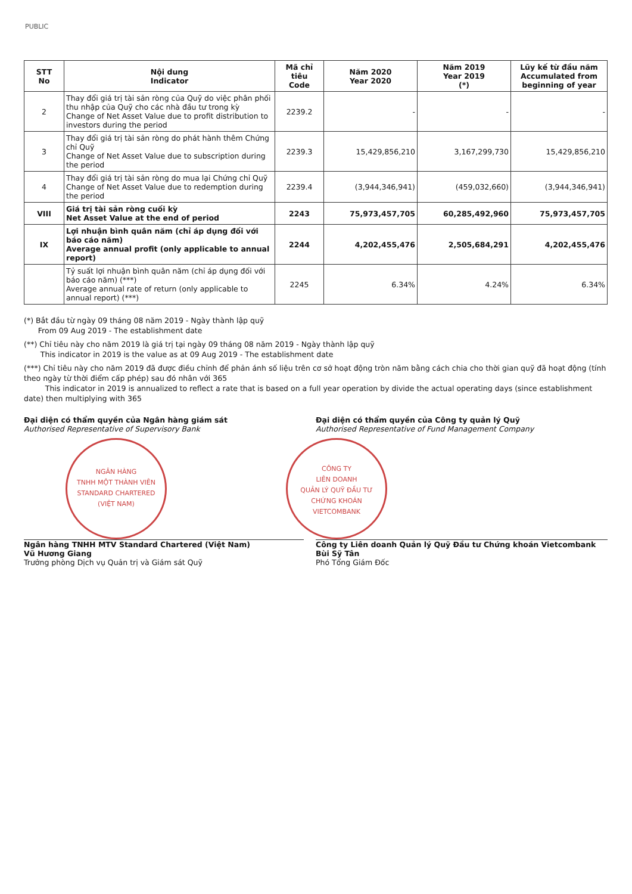PUBLIC
| STT No | Nội dung Indicator | Mã chỉ tiêu Code | Năm 2020 Year 2020 | Năm 2019 Year 2019 (*) | Lũy kế từ đầu năm Accumulated from beginning of year |
| --- | --- | --- | --- | --- | --- |
| 2 | Thay đổi giá trị tài sản ròng của Quỹ do việc phân phối thu nhập của Quỹ cho các nhà đầu tư trong kỳ Change of Net Asset Value due to profit distribution to investors during the period | 2239.2 | - | - | - |
| 3 | Thay đổi giá trị tài sản ròng do phát hành thêm Chứng chỉ Quỹ Change of Net Asset Value due to subscription during the period | 2239.3 | 15,429,856,210 | 3,167,299,730 | 15,429,856,210 |
| 4 | Thay đổi giá trị tài sản ròng do mua lại Chứng chỉ Quỹ Change of Net Asset Value due to redemption during the period | 2239.4 | (3,944,346,941) | (459,032,660) | (3,944,346,941) |
| VIII | Giá trị tài sản ròng cuối kỳ Net Asset Value at the end of period | 2243 | 75,973,457,705 | 60,285,492,960 | 75,973,457,705 |
| IX | Lợi nhuận bình quân năm (chỉ áp dụng đối với báo cáo năm) Average annual profit (only applicable to annual report) | 2244 | 4,202,455,476 | 2,505,684,291 | 4,202,455,476 |
| | Tỷ suất lợi nhuận bình quân năm (chỉ áp dụng đối với báo cáo năm) (***) Average annual rate of return (only applicable to annual report) (***) | 2245 | 6.34% | 4.24% | 6.34% |
(*) Bắt đầu từ ngày 09 tháng 08 năm 2019 - Ngày thành lập quỹ
From 09 Aug 2019 - The establishment date
(**) Chỉ tiêu này cho năm 2019 là giá trị tại ngày 09 tháng 08 năm 2019 - Ngày thành lập quỹ
This indicator in 2019 is the value as at 09 Aug 2019 - The establishment date
(***) Chỉ tiêu này cho năm 2019 đã được điều chỉnh để phản ánh số liệu trên cơ sở hoạt động tròn năm bằng cách chia cho thời gian quỹ đã hoạt động (tính theo ngày từ thời điểm cấp phép) sau đó nhân với 365
This indicator in 2019 is annualized to reflect a rate that is based on a full year operation by divide the actual operating days (since establishment date) then multiplying with 365
Đại diện có thẩm quyền của Ngân hàng giám sát
Authorised Representative of Supervisory Bank
NGÂN HÀNG
TNHH MỘT THÀNH VIÊN
STANDARD CHARTERED
(VIỆT NAM)
Ngân hàng TNHH MTV Standard Chartered (Việt Nam)
Vũ Hương Giang
Trưởng phòng Dịch vụ Quản trị và Giám sát Quỹ
Đại diện có thẩm quyền của Công ty quản lý Quỹ
Authorised Representative of Fund Management Company
CÔNG TY
LIÊN DOANH
QUẢN LÝ QUỸ ĐẦU TƯ
CHỨNG KHOÁN
VIETCOMBANK
Công ty Liên doanh Quản lý Quỹ Đầu tư Chứng khoán Vietcombank
Bùi Sỹ Tân
Phó Tổng Giám Đốc